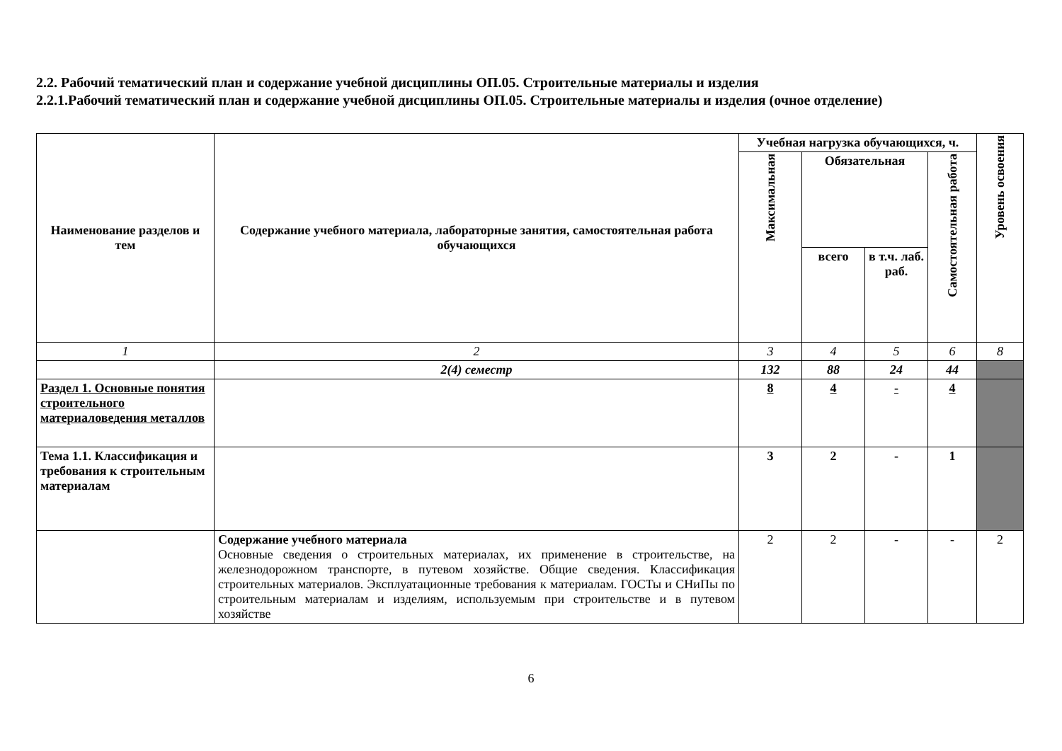2.2. Рабочий тематический план и содержание учебной дисциплины ОП.05. Строительные материалы и изделия
2.2.1.Рабочий тематический план и содержание учебной дисциплины ОП.05. Строительные материалы и изделия (очное отделение)
| Наименование разделов и тем | Содержание учебного материала, лабораторные занятия, самостоятельная работа обучающихся | Учебная нагрузка обучающихся, ч. | | | | Уровень освоения |
| --- | --- | --- | --- | --- | --- | --- |
| | | Максимальная | Обязательная | | Самостоятельная работа | |
| | | | всего | в т.ч. лаб. раб. | | |
| 1 | 2 | 3 | 4 | 5 | 6 | 8 |
| | 2(4) семестр | 132 | 88 | 24 | 44 | |
| Раздел 1. Основные понятия строительного материаловедения металлов | | 8 | 4 | - | 4 | |
| Тема 1.1. Классификация и требования к строительным материалам | | 3 | 2 | - | 1 | |
| | Содержание учебного материала Основные сведения о строительных материалах, их применение в строительстве, на железнодорожном транспорте, в путевом хозяйстве. Общие сведения. Классификация строительных материалов. Эксплуатационные требования к материалам. ГОСТы и СНиПы по строительным материалам и изделиям, используемым при строительстве и в путевом хозяйстве | 2 | 2 | - | - | 2 |
6